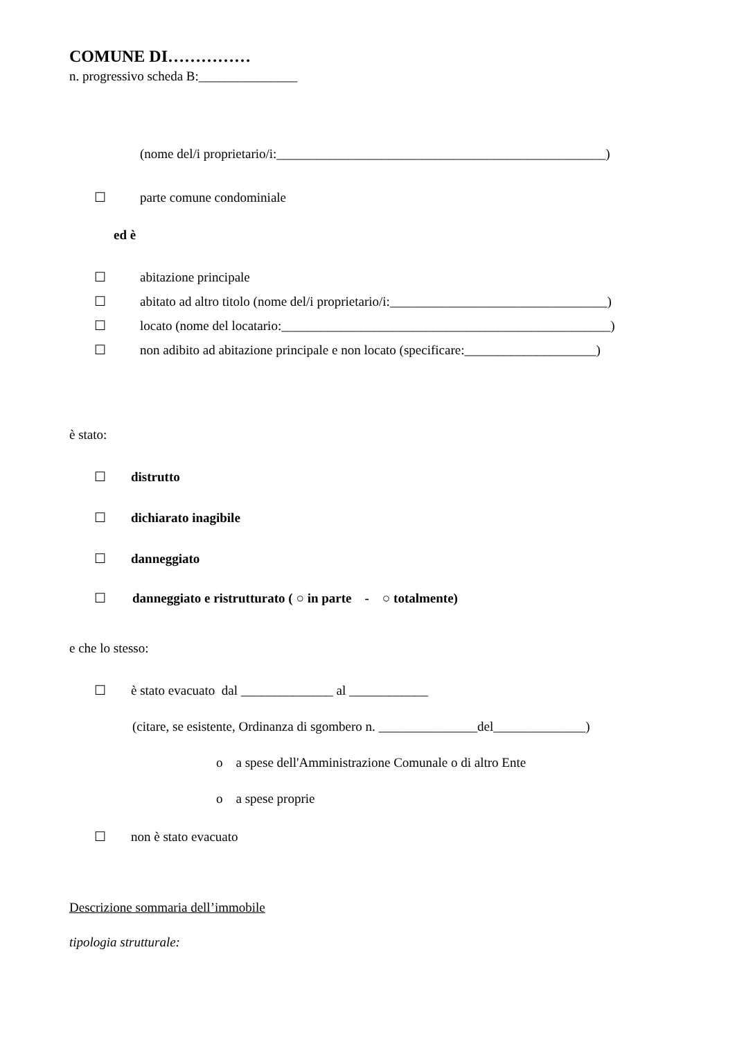COMUNE DI……………
n. progressivo scheda B:_______________
(nome del/i proprietario/i:__________________________________________________)
☐ parte comune condominiale
ed è
☐ abitazione principale
☐ abitato ad altro titolo (nome del/i proprietario/i:_________________________________)
☐ locato (nome del locatario:__________________________________________________)
☐ non adibito ad abitazione principale e non locato (specificare:____________________)
è stato:
☐ distrutto
☐ dichiarato inagibile
☐ danneggiato
☐ danneggiato e ristrutturato ( ○ in parte - ○ totalmente)
e che lo stesso:
☐ è stato evacuato dal ______________ al ____________
(citare, se esistente, Ordinanza di sgombero n. _______________del______________)
o a spese dell'Amministrazione Comunale o di altro Ente
o a spese proprie
☐ non è stato evacuato
Descrizione sommaria dell’immobile
tipologia strutturale: